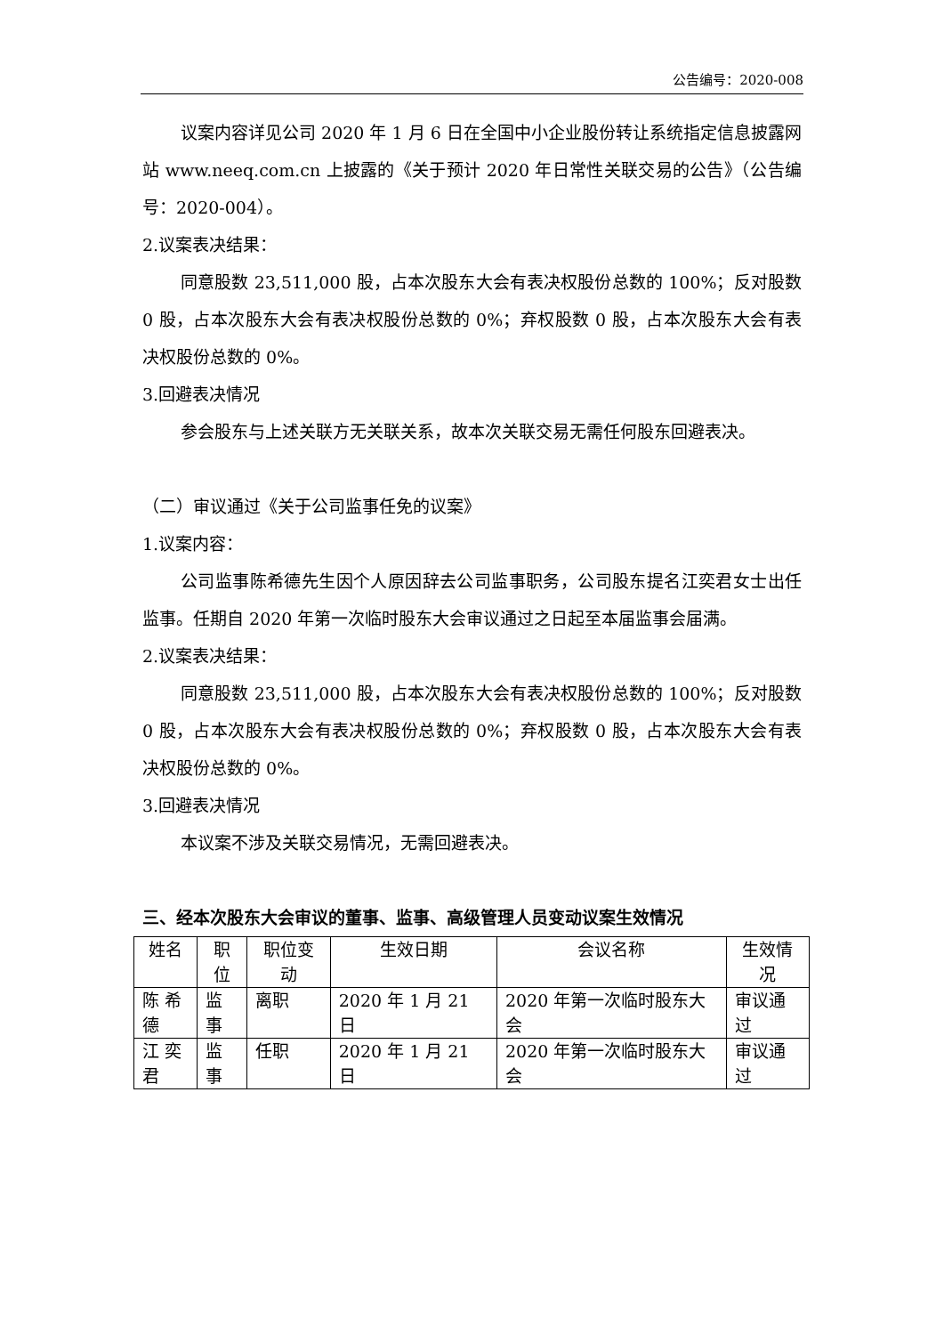公告编号：2020-008
议案内容详见公司 2020 年 1 月 6 日在全国中小企业股份转让系统指定信息披露网站 www.neeq.com.cn 上披露的《关于预计 2020 年日常性关联交易的公告》（公告编号：2020-004）。
2.议案表决结果：
同意股数 23,511,000 股，占本次股东大会有表决权股份总数的 100%；反对股数 0 股，占本次股东大会有表决权股份总数的 0%；弃权股数 0 股，占本次股东大会有表决权股份总数的 0%。
3.回避表决情况
参会股东与上述关联方无关联关系，故本次关联交易无需任何股东回避表决。
（二）审议通过《关于公司监事任免的议案》
1.议案内容：
公司监事陈希德先生因个人原因辞去公司监事职务，公司股东提名江奕君女士出任监事。任期自 2020 年第一次临时股东大会审议通过之日起至本届监事会届满。
2.议案表决结果：
同意股数 23,511,000 股，占本次股东大会有表决权股份总数的 100%；反对股数 0 股，占本次股东大会有表决权股份总数的 0%；弃权股数 0 股，占本次股东大会有表决权股份总数的 0%。
3.回避表决情况
本议案不涉及关联交易情况，无需回避表决。
三、经本次股东大会审议的董事、监事、高级管理人员变动议案生效情况
| 姓名 | 职位 | 职位变动 | 生效日期 | 会议名称 | 生效情况 |
| --- | --- | --- | --- | --- | --- |
| 陈 希德 | 监事 | 离职 | 2020 年 1 月 21 日 | 2020 年第一次临时股东大会 | 审议通过 |
| 江 奕君 | 监事 | 任职 | 2020 年 1 月 21 日 | 2020 年第一次临时股东大会 | 审议通过 |